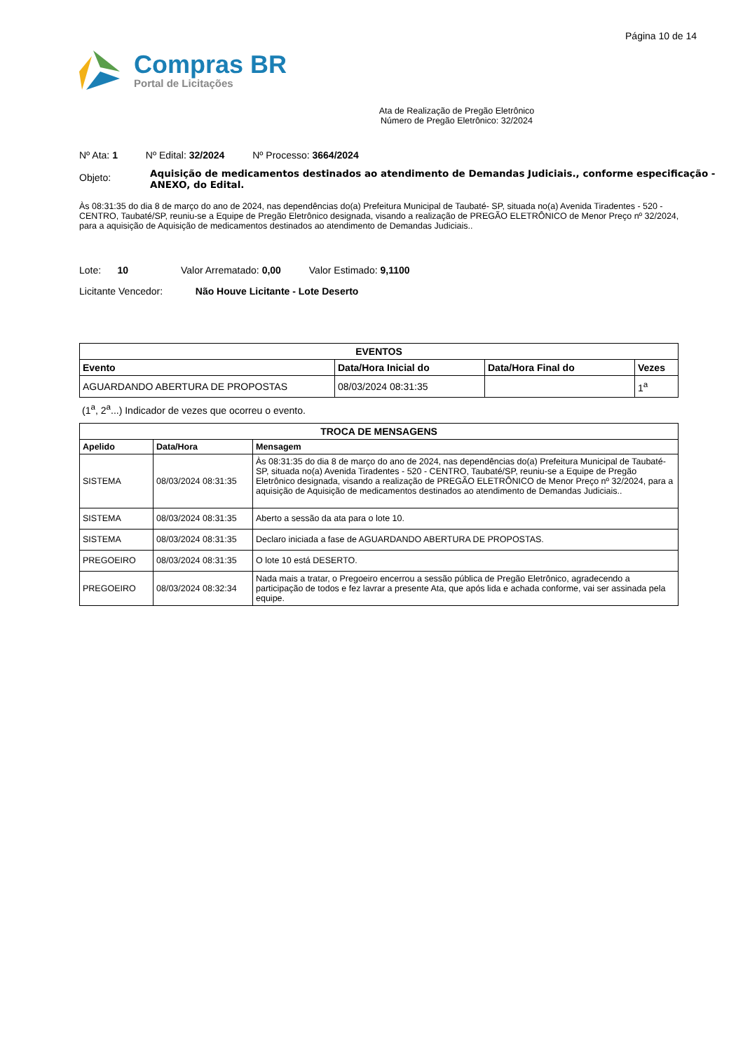Página 10 de 14
Compras BR
Portal de Licitações
Ata de Realização de Pregão Eletrônico
Número de Pregão Eletrônico: 32/2024
Nº Ata: 1 Nº Edital: 32/2024 Nº Processo: 3664/2024
Objeto:
Aquisição de medicamentos destinados ao atendimento de Demandas Judiciais., conforme especificação - ANEXO, do Edital.
Às 08:31:35 do dia 8 de março do ano de 2024, nas dependências do(a) Prefeitura Municipal de Taubaté- SP, situada no(a) Avenida Tiradentes - 520 - CENTRO, Taubaté/SP, reuniu-se a Equipe de Pregão Eletrônico designada, visando a realização de PREGÃO ELETRÔNICO de Menor Preço nº 32/2024, para a aquisição de Aquisição de medicamentos destinados ao atendimento de Demandas Judiciais..
Lote: 10 Valor Arrematado: 0,00 Valor Estimado: 9,1100
Licitante Vencedor: Não Houve Licitante - Lote Deserto
| EVENTOS | | | |
| --- | --- | --- | --- |
| Evento | Data/Hora Inicial do | Data/Hora Final do | Vezes |
| AGUARDANDO ABERTURA DE PROPOSTAS | 08/03/2024 08:31:35 | | 1<sup>a</sup> |
(1<sup>a</sup>, 2<sup>a</sup>...) Indicador de vezes que ocorreu o evento.
| TROCA DE MENSAGENS | | |
| --- | --- | --- |
| Apelido | Data/Hora | Mensagem |
| SISTEMA | 08/03/2024 08:31:35 | Às 08:31:35 do dia 8 de março do ano de 2024, nas dependências do(a) Prefeitura Municipal de Taubaté- SP, situada no(a) Avenida Tiradentes - 520 - CENTRO, Taubaté/SP, reuniu-se a Equipe de Pregão Eletrônico designada, visando a realização de PREGÃO ELETRÔNICO de Menor Preço nº 32/2024, para a aquisição de Aquisição de medicamentos destinados ao atendimento de Demandas Judiciais.. |
| SISTEMA | 08/03/2024 08:31:35 | Aberto a sessão da ata para o lote 10. |
| SISTEMA | 08/03/2024 08:31:35 | Declaro iniciada a fase de AGUARDANDO ABERTURA DE PROPOSTAS. |
| PREGOEIRO | 08/03/2024 08:31:35 | O lote 10 está DESERTO. |
| PREGOEIRO | 08/03/2024 08:32:34 | Nada mais a tratar, o Pregoeiro encerrou a sessão pública de Pregão Eletrônico, agradecendo a participação de todos e fez lavrar a presente Ata, que após lida e achada conforme, vai ser assinada pela equipe. |